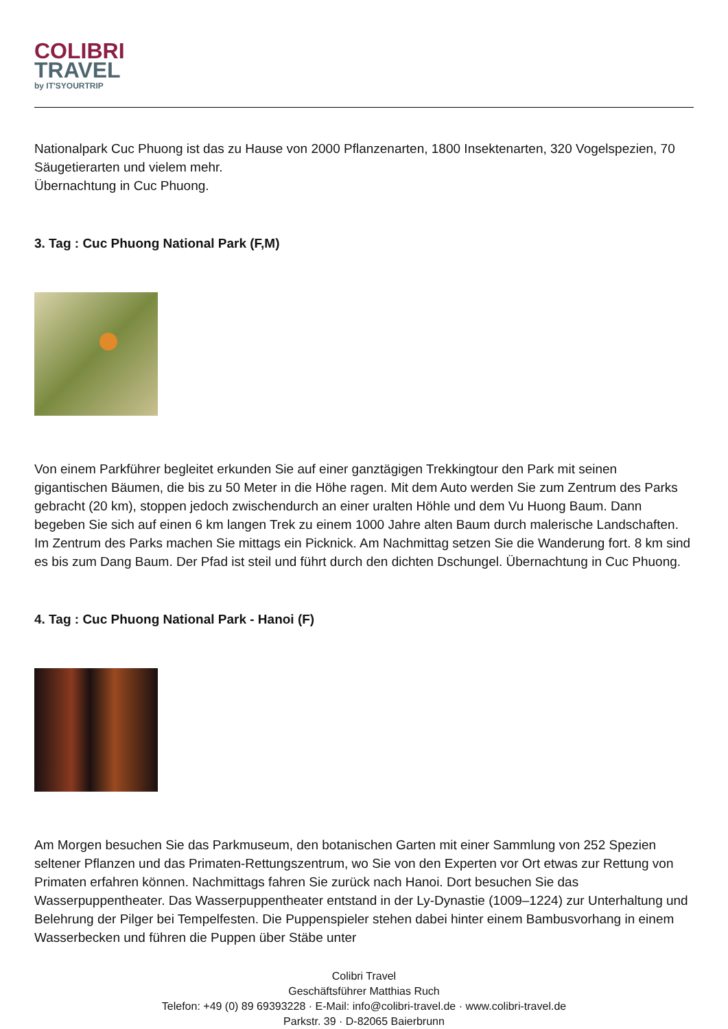COLIBRI
TRAVEL
by IT'SYOURTRIP
Nationalpark Cuc Phuong ist das zu Hause von 2000 Pflanzenarten, 1800 Insektenarten, 320 Vogelspezien, 70 Säugetierarten und vielem mehr.
Übernachtung in Cuc Phuong.
3. Tag : Cuc Phuong National Park (F,M)
Von einem Parkführer begleitet erkunden Sie auf einer ganztägigen Trekkingtour den Park mit seinen gigantischen Bäumen, die bis zu 50 Meter in die Höhe ragen. Mit dem Auto werden Sie zum Zentrum des Parks gebracht (20 km), stoppen jedoch zwischendurch an einer uralten Höhle und dem Vu Huong Baum. Dann begeben Sie sich auf einen 6 km langen Trek zu einem 1000 Jahre alten Baum durch malerische Landschaften. Im Zentrum des Parks machen Sie mittags ein Picknick. Am Nachmittag setzen Sie die Wanderung fort. 8 km sind es bis zum Dang Baum. Der Pfad ist steil und führt durch den dichten Dschungel. Übernachtung in Cuc Phuong.
4. Tag : Cuc Phuong National Park - Hanoi (F)
Am Morgen besuchen Sie das Parkmuseum, den botanischen Garten mit einer Sammlung von 252 Spezien seltener Pflanzen und das Primaten-Rettungszentrum, wo Sie von den Experten vor Ort etwas zur Rettung von Primaten erfahren können. Nachmittags fahren Sie zurück nach Hanoi. Dort besuchen Sie das Wasserpuppentheater. Das Wasserpuppentheater entstand in der Ly-Dynastie (1009–1224) zur Unterhaltung und Belehrung der Pilger bei Tempelfesten. Die Puppenspieler stehen dabei hinter einem Bambusvorhang in einem Wasserbecken und führen die Puppen über Stäbe unter
Colibri Travel
Geschäftsführer Matthias Ruch
Telefon: +49 (0) 89 69393228 · E-Mail: info@colibri-travel.de · www.colibri-travel.de
Parkstr. 39 · D-82065 Baierbrunn